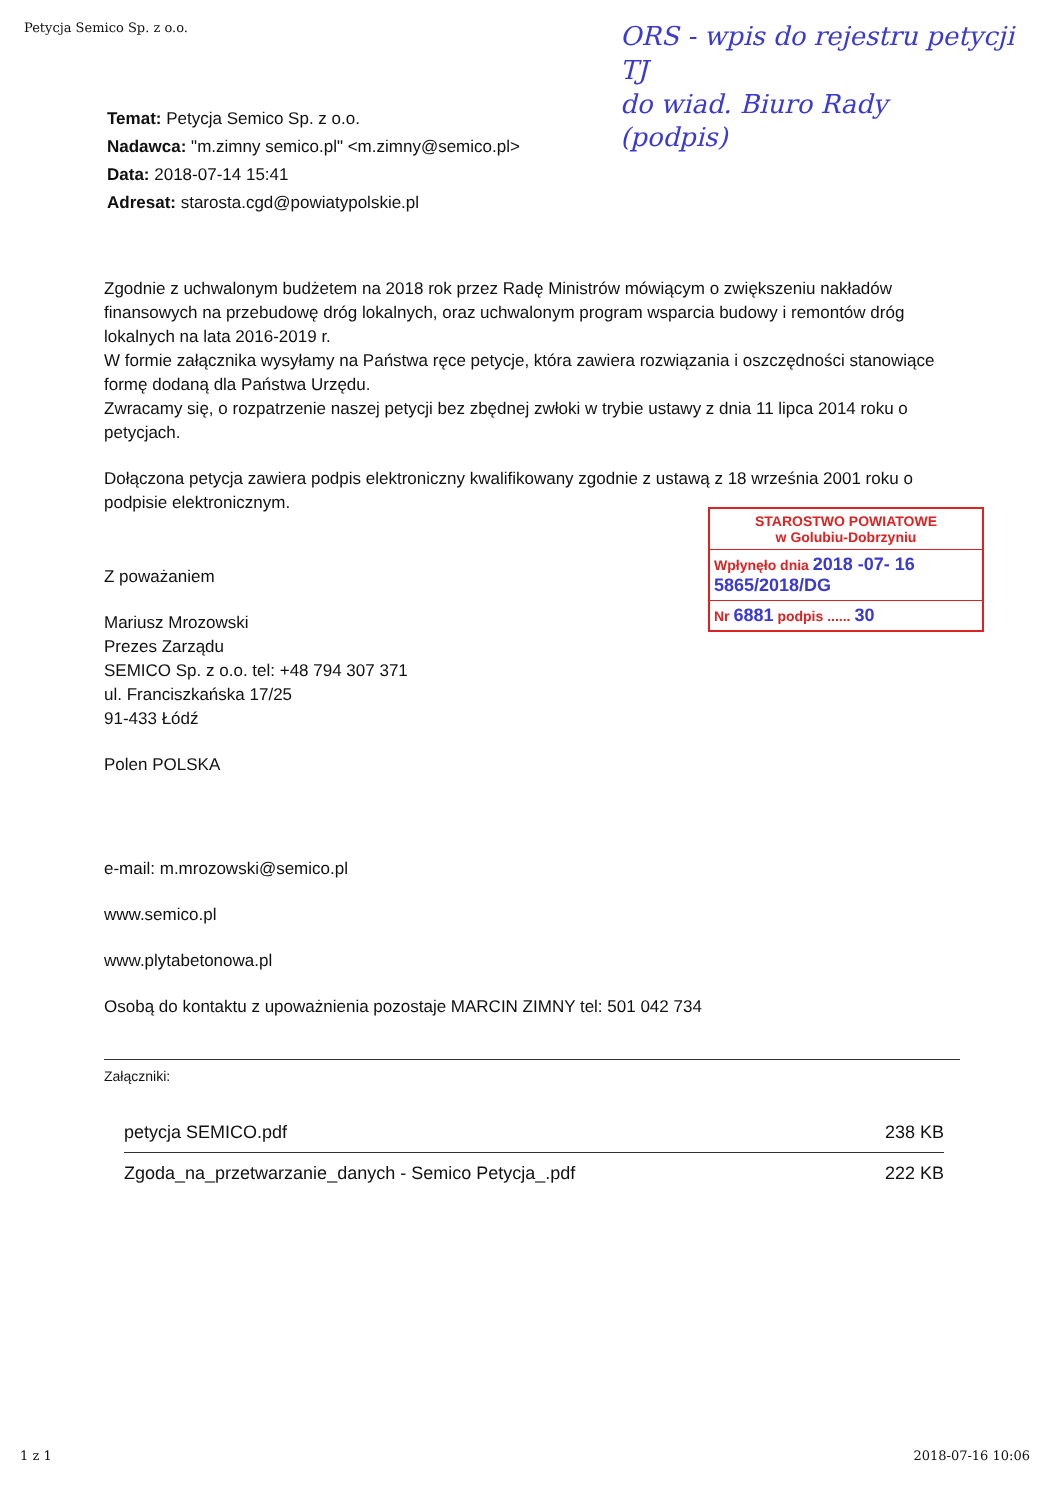Petycja Semico Sp. z o.o.
ORS - wpis do rejestru petycji
TJ
do wiad. Biuro Rady
(podpis)
Temat: Petycja Semico Sp. z o.o.
Nadawca: "m.zimny semico.pl" <m.zimny@semico.pl>
Data: 2018-07-14 15:41
Adresat: starosta.cgd@powiatypolskie.pl
Zgodnie z uchwalonym budżetem na 2018 rok przez Radę Ministrów mówiącym o zwiększeniu nakładów finansowych na przebudowę dróg lokalnych, oraz uchwalonym program wsparcia budowy i remontów dróg lokalnych na lata 2016-2019 r.
W formie załącznika wysyłamy na Państwa ręce petycje, która zawiera rozwiązania i oszczędności stanowiące formę dodaną dla Państwa Urzędu.
Zwracamy się, o rozpatrzenie naszej petycji bez zbędnej zwłoki w trybie ustawy z dnia 11 lipca 2014 roku o petycjach.
Dołączona petycja zawiera podpis elektroniczny kwalifikowany zgodnie z ustawą z 18 września 2001 roku o podpisie elektronicznym.
Z poważaniem
Mariusz Mrozowski
Prezes Zarządu
SEMICO Sp. z o.o. tel: +48 794 307 371
ul. Franciszkańska 17/25
91-433 Łódź
Polen POLSKA
e-mail: m.mrozowski@semico.pl
www.semico.pl
www.plytabetonowa.pl
Osobą do kontaktu z upoważnienia pozostaje MARCIN ZIMNY tel: 501 042 734
Załączniki:
| petycja SEMICO.pdf | 238 KB |
| Zgoda_na_przetwarzanie_danych - Semico Petycja_.pdf | 222 KB |
STAROSTWO POWIATOWE
w Golubiu-Dobrzyniu
Wpłynęło dnia 2018 -07- 16 5865/2018/DG
Nr 6881 podpis ...... 30
1 z 1 2018-07-16 10:06